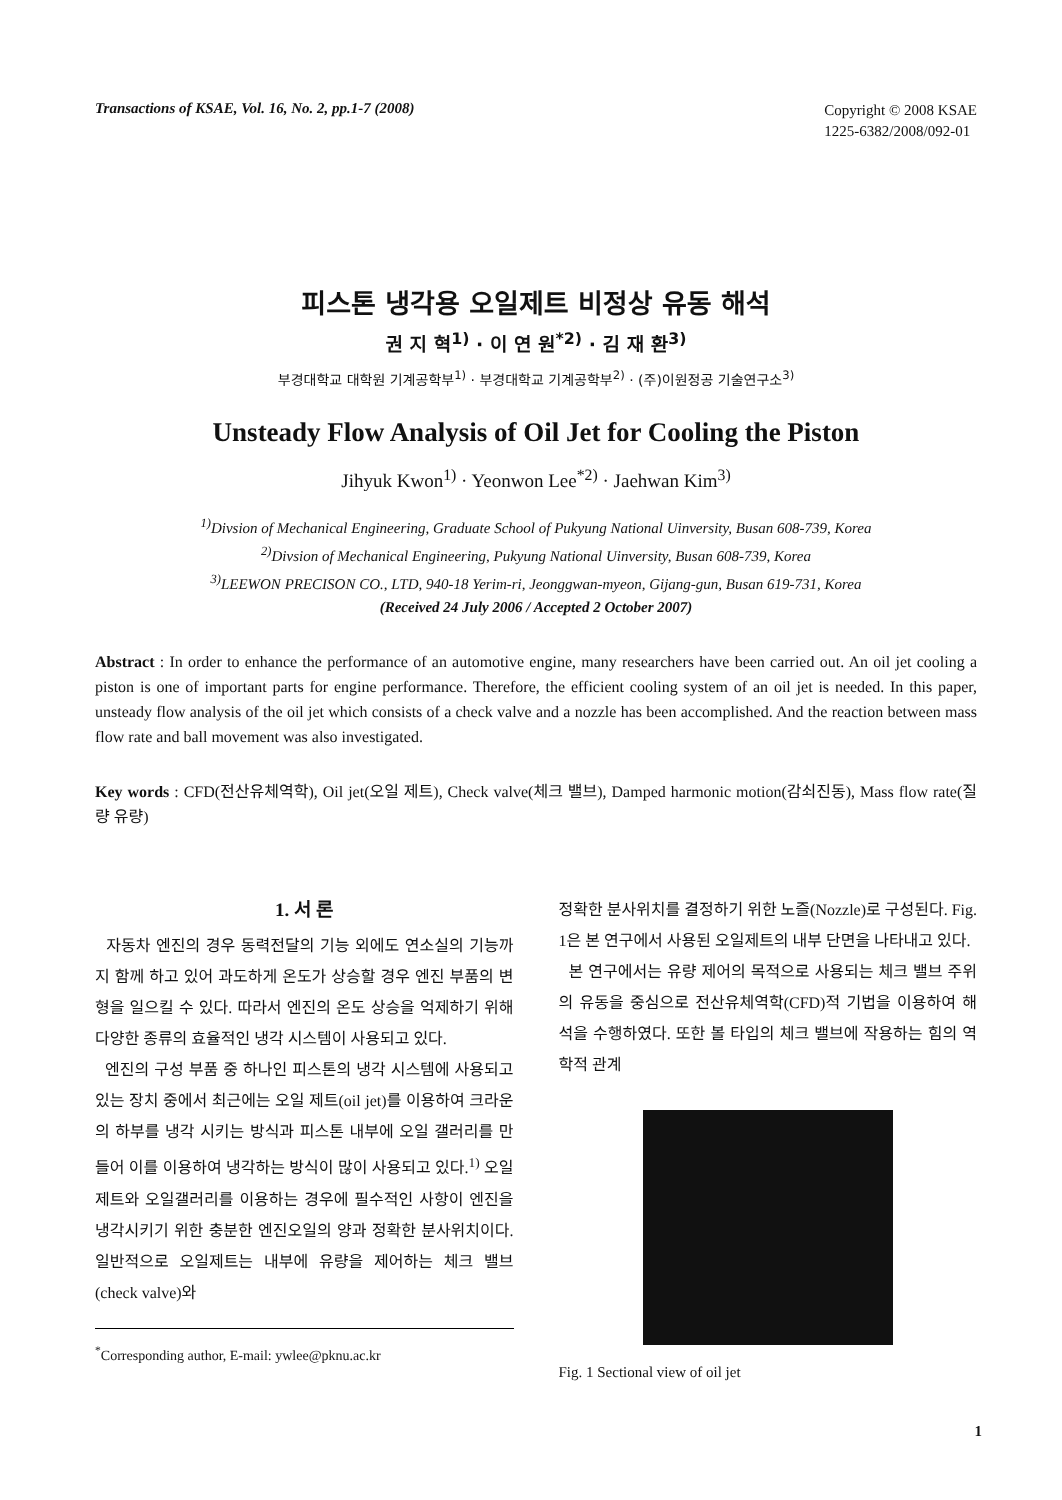Transactions of KSAE, Vol. 16, No. 2, pp.1-7 (2008)
Copyright © 2008 KSAE
1225-6382/2008/092-01
피스톤 냉각용 오일제트 비정상 유동 해석
권 지 혁<sup>1)</sup> · 이 연 원<sup>*2)</sup> · 김 재 환<sup>3)</sup>
부경대학교 대학원 기계공학부<sup>1)</sup> · 부경대학교 기계공학부<sup>2)</sup> · (주)이원정공 기술연구소<sup>3)</sup>
Unsteady Flow Analysis of Oil Jet for Cooling the Piston
Jihyuk Kwon<sup>1)</sup> · Yeonwon Lee<sup>*2)</sup> · Jaehwan Kim<sup>3)</sup>
<sup>1)</sup> Divsion of Mechanical Engineering, Graduate School of Pukyung National Uinversity, Busan 608-739, Korea
<sup>2)</sup> Divsion of Mechanical Engineering, Pukyung National Uinversity, Busan 608-739, Korea
<sup>3)</sup> LEEWON PRECISON CO., LTD, 940-18 Yerim-ri, Jeonggwan-myeon, Gijang-gun, Busan 619-731, Korea
(Received 24 July 2006 / Accepted 2 October 2007)
Abstract : In order to enhance the performance of an automotive engine, many researchers have been carried out. An oil jet cooling a piston is one of important parts for engine performance. Therefore, the efficient cooling system of an oil jet is needed. In this paper, unsteady flow analysis of the oil jet which consists of a check valve and a nozzle has been accomplished. And the reaction between mass flow rate and ball movement was also investigated.
Key words : CFD(전산유체역학), Oil jet(오일 제트), Check valve(체크 밸브), Damped harmonic motion(감쇠진동), Mass flow rate(질량 유량)
1. 서 론
자동차 엔진의 경우 동력전달의 기능 외에도 연소실의 기능까지 함께 하고 있어 과도하게 온도가 상승할 경우 엔진 부품의 변형을 일으킬 수 있다. 따라서 엔진의 온도 상승을 억제하기 위해 다양한 종류의 효율적인 냉각 시스템이 사용되고 있다.
엔진의 구성 부품 중 하나인 피스톤의 냉각 시스템에 사용되고 있는 장치 중에서 최근에는 오일 제트(oil jet)를 이용하여 크라운의 하부를 냉각 시키는 방식과 피스톤 내부에 오일 갤러리를 만들어 이를 이용하여 냉각하는 방식이 많이 사용되고 있다.<sup>1)</sup> 오일제트와 오일갤러리를 이용하는 경우에 필수적인 사항이 엔진을 냉각시키기 위한 충분한 엔진오일의 양과 정확한 분사위치이다. 일반적으로 오일제트는 내부에 유량을 제어하는 체크 밸브(check valve)와
<sup>*</sup> Corresponding author, E-mail: ywlee@pknu.ac.kr
정확한 분사위치를 결정하기 위한 노즐(Nozzle)로 구성된다. Fig. 1은 본 연구에서 사용된 오일제트의 내부 단면을 나타내고 있다.
본 연구에서는 유량 제어의 목적으로 사용되는 체크 밸브 주위의 유동을 중심으로 전산유체역학(CFD)적 기법을 이용하여 해석을 수행하였다. 또한 볼 타입의 체크 밸브에 작용하는 힘의 역학적 관계
Fig. 1 Sectional view of oil jet
1